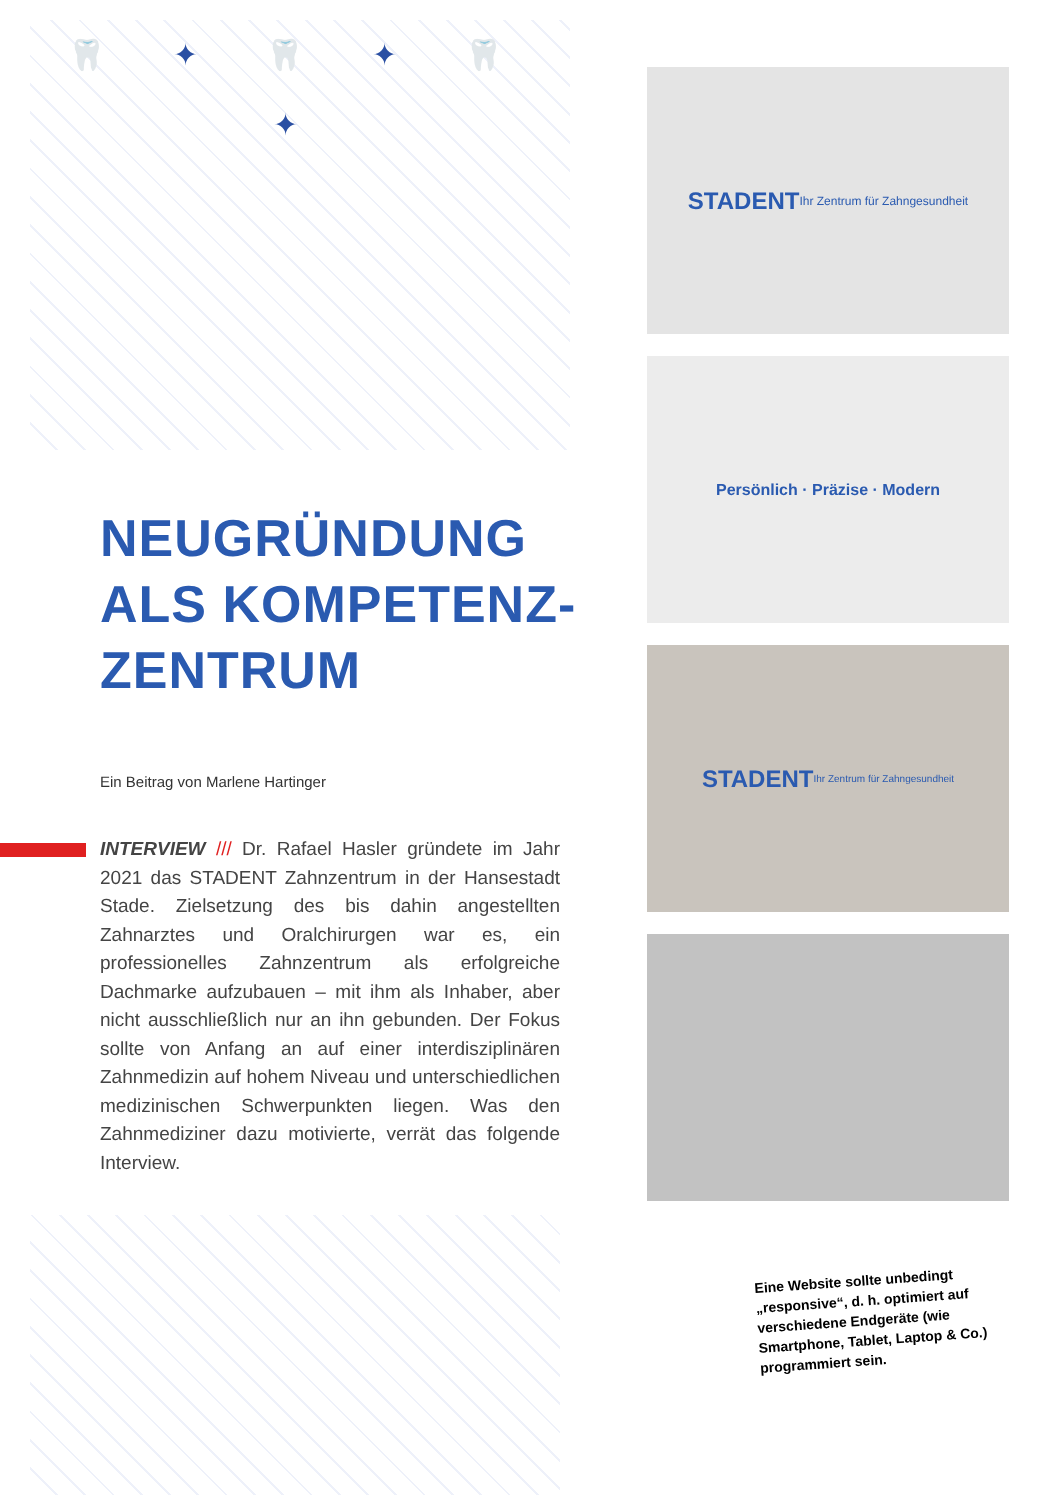🦷 ✦ 🦷 ✦ 🦷 ✦
NEUGRÜNDUNG
ALS KOMPETENZ-
ZENTRUM
Ein Beitrag von Marlene Hartinger
INTERVIEW /// Dr. Rafael Hasler gründete im Jahr 2021 das STADENT Zahnzentrum in der Hansestadt Stade. Zielsetzung des bis dahin angestellten Zahnarztes und Oralchirurgen war es, ein professionelles Zahnzentrum als erfolgreiche Dachmarke aufzubauen – mit ihm als Inhaber, aber nicht ausschließlich nur an ihn gebunden. Der Fokus sollte von Anfang an auf einer interdisziplinären Zahnmedizin auf hohem Niveau und unterschiedlichen medizinischen Schwerpunkten liegen. Was den Zahnmediziner dazu motivierte, verrät das folgende Interview.
STADENT
Ihr Zentrum für Zahngesundheit
Persönlich · Präzise · Modern
STADENT Ihr Zentrum für Zahngesundheit
Eine Website sollte unbedingt „responsive“, d. h. optimiert auf verschiedene Endgeräte (wie Smartphone, Tablet, Laptop & Co.) programmiert sein.